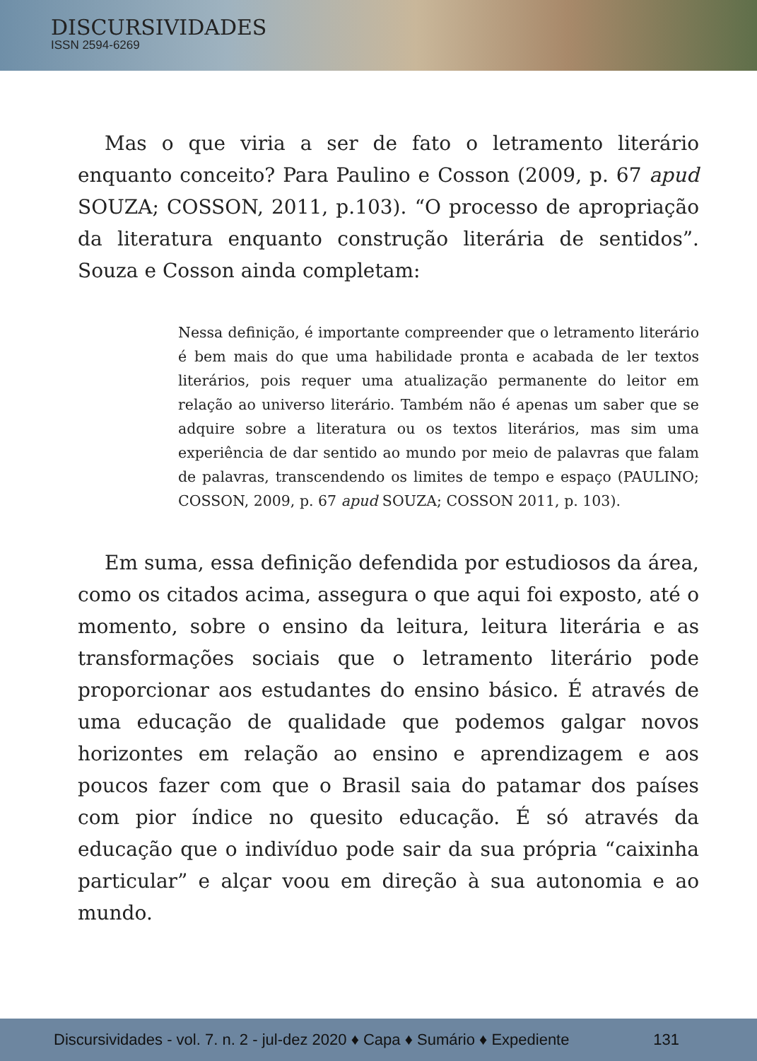DISCURSIVIDADES
ISSN 2594-6269
Mas o que viria a ser de fato o letramento literário enquanto conceito? Para Paulino e Cosson (2009, p. 67 apud SOUZA; COSSON, 2011, p.103). “O processo de apropriação da literatura enquanto construção literária de sentidos”. Souza e Cosson ainda completam:
Nessa definição, é importante compreender que o letramento literário é bem mais do que uma habilidade pronta e acabada de ler textos literários, pois requer uma atualização permanente do leitor em relação ao universo literário. Também não é apenas um saber que se adquire sobre a literatura ou os textos literários, mas sim uma experiência de dar sentido ao mundo por meio de palavras que falam de palavras, transcendendo os limites de tempo e espaço (PAULINO; COSSON, 2009, p. 67 apud SOUZA; COSSON 2011, p. 103).
Em suma, essa definição defendida por estudiosos da área, como os citados acima, assegura o que aqui foi exposto, até o momento, sobre o ensino da leitura, leitura literária e as transformações sociais que o letramento literário pode proporcionar aos estudantes do ensino básico. É através de uma educação de qualidade que podemos galgar novos horizontes em relação ao ensino e aprendizagem e aos poucos fazer com que o Brasil saia do patamar dos países com pior índice no quesito educação. É só através da educação que o indivíduo pode sair da sua própria “caixinha particular” e alçar voou em direção à sua autonomia e ao mundo.
Discursividades - vol. 7. n. 2 - jul-dez 2020 ♦ Capa ♦ Sumário ♦ Expediente 131